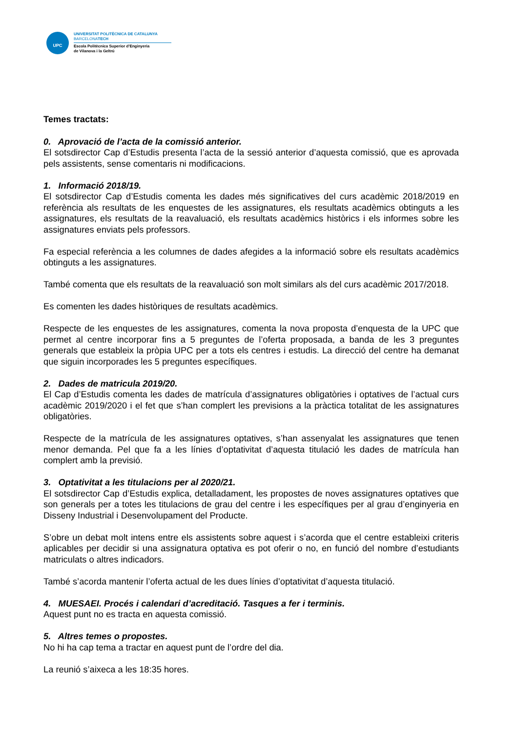UPC
UNIVERSITAT POLITÈCNICA DE CATALUNYA
BARCELONATECH
Escola Politècnica Superior d'Enginyeria
de Vilanova i la Geltrú
Temes tractats:
0. Aprovació de l’acta de la comissió anterior.
El sotsdirector Cap d’Estudis presenta l’acta de la sessió anterior d’aquesta comissió, que es aprovada pels assistents, sense comentaris ni modificacions.
1. Informació 2018/19.
El sotsdirector Cap d’Estudis comenta les dades més significatives del curs acadèmic 2018/2019 en referència als resultats de les enquestes de les assignatures, els resultats acadèmics obtinguts a les assignatures, els resultats de la reavaluació, els resultats acadèmics històrics i els informes sobre les assignatures enviats pels professors.
Fa especial referència a les columnes de dades afegides a la informació sobre els resultats acadèmics obtinguts a les assignatures.
També comenta que els resultats de la reavaluació son molt similars als del curs acadèmic 2017/2018.
Es comenten les dades històriques de resultats acadèmics.
Respecte de les enquestes de les assignatures, comenta la nova proposta d’enquesta de la UPC que permet al centre incorporar fins a 5 preguntes de l’oferta proposada, a banda de les 3 preguntes generals que estableix la pròpia UPC per a tots els centres i estudis. La direcció del centre ha demanat que siguin incorporades les 5 preguntes específiques.
2. Dades de matricula 2019/20.
El Cap d’Estudis comenta les dades de matrícula d’assignatures obligatòries i optatives de l’actual curs acadèmic 2019/2020 i el fet que s’han complert les previsions a la pràctica totalitat de les assignatures obligatòries.
Respecte de la matrícula de les assignatures optatives, s’han assenyalat les assignatures que tenen menor demanda. Pel que fa a les línies d’optativitat d’aquesta titulació les dades de matrícula han complert amb la previsió.
3. Optativitat a les titulacions per al 2020/21.
El sotsdirector Cap d’Estudis explica, detalladament, les propostes de noves assignatures optatives que son generals per a totes les titulacions de grau del centre i les específiques per al grau d’enginyeria en Disseny Industrial i Desenvolupament del Producte.
S’obre un debat molt intens entre els assistents sobre aquest i s’acorda que el centre estableixi criteris aplicables per decidir si una assignatura optativa es pot oferir o no, en funció del nombre d’estudiants matriculats o altres indicadors.
També s’acorda mantenir l’oferta actual de les dues línies d’optativitat d’aquesta titulació.
4. MUESAEI. Procés i calendari d’acreditació. Tasques a fer i terminis.
Aquest punt no es tracta en aquesta comissió.
5. Altres temes o propostes.
No hi ha cap tema a tractar en aquest punt de l’ordre del dia.
La reunió s’aixeca a les 18:35 hores.